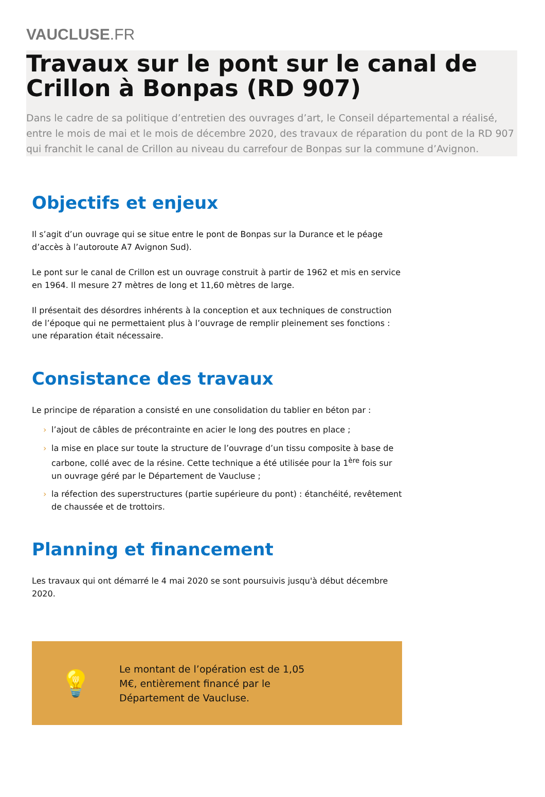VAUCLUSE.FR
Travaux sur le pont sur le canal de Crillon à Bonpas (RD 907)
Dans le cadre de sa politique d’entretien des ouvrages d’art, le Conseil départemental a réalisé, entre le mois de mai et le mois de décembre 2020, des travaux de réparation du pont de la RD 907 qui franchit le canal de Crillon au niveau du carrefour de Bonpas sur la commune d’Avignon.
Objectifs et enjeux
Il s’agit d’un ouvrage qui se situe entre le pont de Bonpas sur la Durance et le péage d’accès à l’autoroute A7 Avignon Sud).
Le pont sur le canal de Crillon est un ouvrage construit à partir de 1962 et mis en service en 1964. Il mesure 27 mètres de long et 11,60 mètres de large.
Il présentait des désordres inhérents à la conception et aux techniques de construction de l’époque qui ne permettaient plus à l’ouvrage de remplir pleinement ses fonctions : une réparation était nécessaire.
Consistance des travaux
Le principe de réparation a consisté en une consolidation du tablier en béton par :
› l’ajout de câbles de précontrainte en acier le long des poutres en place ;
› la mise en place sur toute la structure de l’ouvrage d’un tissu composite à base de carbone, collé avec de la résine. Cette technique a été utilisée pour la 1<sup>ère</sup> fois sur un ouvrage géré par le Département de Vaucluse ;
› la réfection des superstructures (partie supérieure du pont) : étanchéité, revêtement de chaussée et de trottoirs.
Planning et financement
Les travaux qui ont démarré le 4 mai 2020 se sont poursuivis jusqu'à début décembre 2020.
💡
Le montant de l’opération est de 1,05 M€, entièrement financé par le Département de Vaucluse.